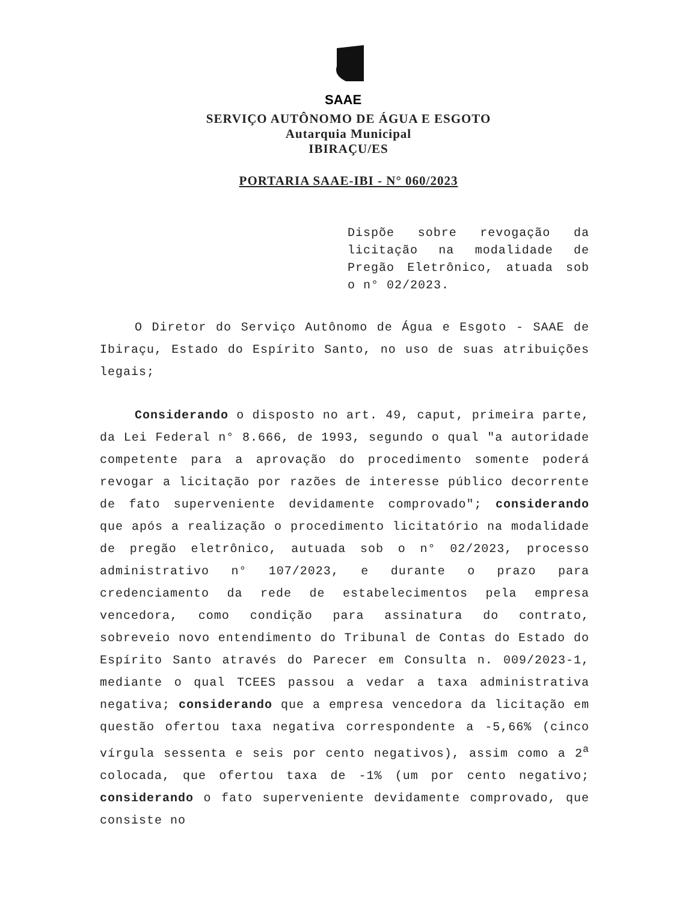SAAE
SERVIÇO AUTÔNOMO DE ÁGUA E ESGOTO
Autarquia Municipal
IBIRAÇU/ES
PORTARIA SAAE-IBI - N° 060/2023
Dispõe sobre revogação da licitação na modalidade de Pregão Eletrônico, atuada sob o n° 02/2023.
O Diretor do Serviço Autônomo de Água e Esgoto - SAAE de Ibiraçu, Estado do Espírito Santo, no uso de suas atribuições legais;
Considerando o disposto no art. 49, caput, primeira parte, da Lei Federal n° 8.666, de 1993, segundo o qual "a autoridade competente para a aprovação do procedimento somente poderá revogar a licitação por razões de interesse público decorrente de fato superveniente devidamente comprovado"; considerando que após a realização o procedimento licitatório na modalidade de pregão eletrônico, autuada sob o n° 02/2023, processo administrativo n° 107/2023, e durante o prazo para credenciamento da rede de estabelecimentos pela empresa vencedora, como condição para assinatura do contrato, sobreveio novo entendimento do Tribunal de Contas do Estado do Espírito Santo através do Parecer em Consulta n. 009/2023-1, mediante o qual TCEES passou a vedar a taxa administrativa negativa; considerando que a empresa vencedora da licitação em questão ofertou taxa negativa correspondente a -5,66% (cinco vírgula sessenta e seis por cento negativos), assim como a 2<sup>a</sup> colocada, que ofertou taxa de -1% (um por cento negativo; considerando o fato superveniente devidamente comprovado, que consiste no